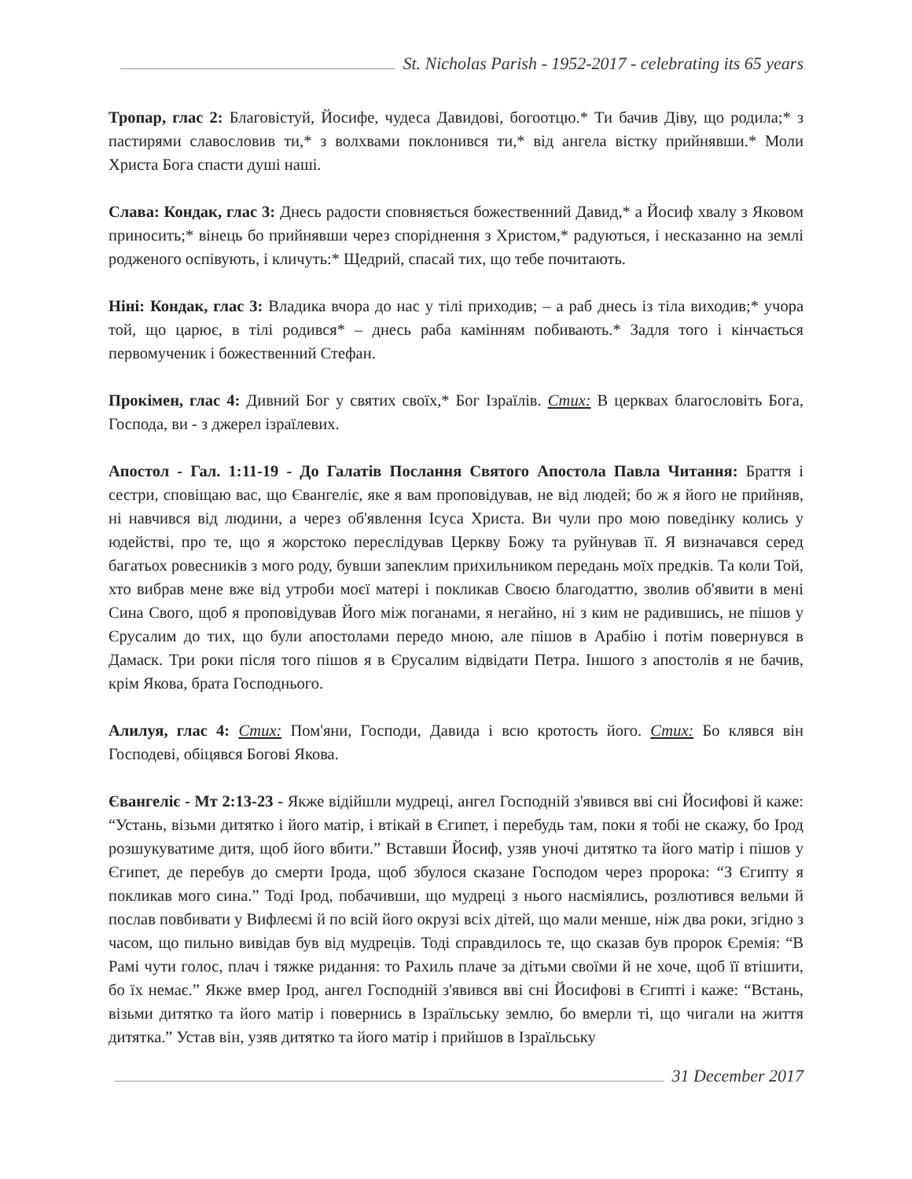St. Nicholas Parish - 1952-2017 - celebrating its 65 years
Тропар, глас 2: Благовістуй, Йосифе, чудеса Давидові, богоотцю.* Ти бачив Діву, що родила;* з пастирями славословив ти,* з волхвами поклонився ти,* від ангела вістку прийнявши.* Моли Христа Бога спасти душі наші.
Слава: Кондак, глас 3: Днесь радости сповняється божественний Давид,* а Йосиф хвалу з Яковом приносить;* вінець бо прийнявши через споріднення з Христом,* радуються, і несказанно на землі родженого оспівують, і кличуть:* Щедрий, спасай тих, що тебе почитають.
Ніні: Кондак, глас 3: Владика вчора до нас у тілі приходив; – а раб днесь із тіла виходив;* учора той, що царює, в тілі родився* – днесь раба камінням побивають.* Задля того і кінчається первомученик і божественний Стефан.
Прокімен, глас 4: Дивний Бог у святих своїх,* Бог Ізраїлів. Стих: В церквах благословіть Бога, Господа, ви - з джерел ізраїлевих.
Апостол - Гал. 1:11-19 - До Галатів Послання Святого Апостола Павла Читання: Браття і сестри, сповіщаю вас, що Євангеліє, яке я вам проповідував, не від людей; бо ж я його не прийняв, ні навчився від людини, а через об'явлення Ісуса Христа. Ви чули про мою поведінку колись у юдействі, про те, що я жорстоко переслідував Церкву Божу та руйнував її. Я визначався серед багатьох ровесників з мого роду, бувши запеклим прихильником передань моїх предків. Та коли Той, хто вибрав мене вже від утроби моєї матері і покликав Своєю благодаттю, зволив об'явити в мені Сина Свого, щоб я проповідував Його між поганами, я негайно, ні з ким не радившись, не пішов у Єрусалим до тих, що були апостолами передо мною, але пішов в Арабію і потім повернувся в Дамаск. Три роки після того пішов я в Єрусалим відвідати Петра. Іншого з апостолів я не бачив, крім Якова, брата Господнього.
Алилуя, глас 4: Стих: Пом'яни, Господи, Давида і всю кротость його. Стих: Бо клявся він Господеві, обіцявся Богові Якова.
Євангеліє - Мт 2:13-23 - Якже відійшли мудреці, ангел Господній з'явився вві сні Йосифові й каже: “Устань, візьми дитятко і його матір, і втікай в Єгипет, і перебудь там, поки я тобі не скажу, бо Ірод розшукуватиме дитя, щоб його вбити.” Вставши Йосиф, узяв уночі дитятко та його матір і пішов у Єгипет, де перебув до смерти Ірода, щоб збулося сказане Господом через пророка: “З Єгипту я покликав мого сина.” Тоді Ірод, побачивши, що мудреці з нього насміялись, розлютився вельми й послав повбивати у Вифлеємі й по всій його окрузі всіх дітей, що мали менше, ніж два роки, згідно з часом, що пильно вивідав був від мудреців. Тоді справдилось те, що сказав був пророк Єремія: “В Рамі чути голос, плач і тяжке ридання: то Рахиль плаче за дітьми своїми й не хоче, щоб її втішити, бо їх немає.” Якже вмер Ірод, ангел Господній з'явився вві сні Йосифові в Єгипті і каже: “Встань, візьми дитятко та його матір і повернись в Ізраїльську землю, бо вмерли ті, що чигали на життя дитятка.” Устав він, узяв дитятко та його матір і прийшов в Ізраїльську
31 December 2017